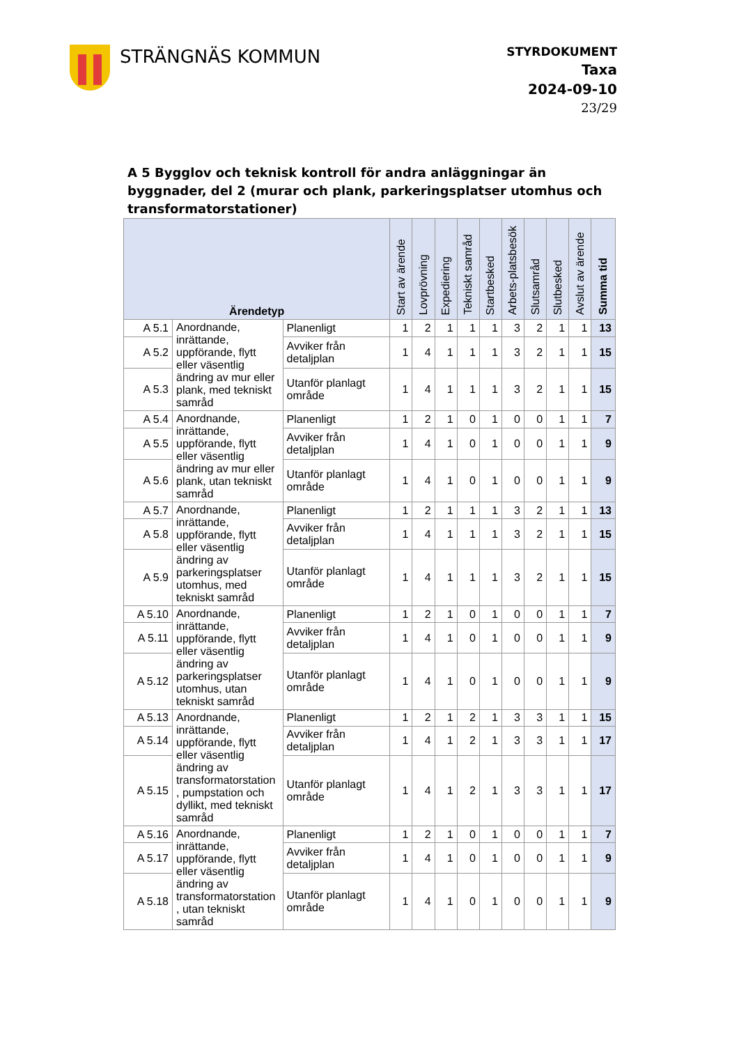STRÄNGNÄS KOMMUN
STYRDOKUMENT
Taxa
2024-09-10
23/29
A 5 Bygglov och teknisk kontroll för andra anläggningar än byggnader, del 2 (murar och plank, parkeringsplatser utomhus och transformatorstationer)
| Ärendetyp | | | Start av ärende | Lovprövning | Expediering | Tekniskt samråd | Startbesked | Arbets-platsbesök | Slutsamråd | Slutbesked | Avslut av ärende | Summa tid |
| --- | --- | --- | --- | --- | --- | --- | --- | --- | --- | --- | --- | --- |
| A 5.1 | Anordnande, inrättande, uppförande, flytt eller väsentlig ändring av mur eller plank, med tekniskt samråd | Planenligt | 1 | 2 | 1 | 1 | 1 | 3 | 2 | 1 | 1 | 13 |
| A 5.2 | | Avviker från detaljplan | 1 | 4 | 1 | 1 | 1 | 3 | 2 | 1 | 1 | 15 |
| A 5.3 | | Utanför planlagt område | 1 | 4 | 1 | 1 | 1 | 3 | 2 | 1 | 1 | 15 |
| A 5.4 | Anordnande, inrättande, uppförande, flytt eller väsentlig ändring av mur eller plank, utan tekniskt samråd | Planenligt | 1 | 2 | 1 | 0 | 1 | 0 | 0 | 1 | 1 | 7 |
| A 5.5 | | Avviker från detaljplan | 1 | 4 | 1 | 0 | 1 | 0 | 0 | 1 | 1 | 9 |
| A 5.6 | | Utanför planlagt område | 1 | 4 | 1 | 0 | 1 | 0 | 0 | 1 | 1 | 9 |
| A 5.7 | Anordnande, inrättande, uppförande, flytt eller väsentlig ändring av parkeringsplatser utomhus, med tekniskt samråd | Planenligt | 1 | 2 | 1 | 1 | 1 | 3 | 2 | 1 | 1 | 13 |
| A 5.8 | | Avviker från detaljplan | 1 | 4 | 1 | 1 | 1 | 3 | 2 | 1 | 1 | 15 |
| A 5.9 | | Utanför planlagt område | 1 | 4 | 1 | 1 | 1 | 3 | 2 | 1 | 1 | 15 |
| A 5.10 | Anordnande, inrättande, uppförande, flytt eller väsentlig ändring av parkeringsplatser utomhus, utan tekniskt samråd | Planenligt | 1 | 2 | 1 | 0 | 1 | 0 | 0 | 1 | 1 | 7 |
| A 5.11 | | Avviker från detaljplan | 1 | 4 | 1 | 0 | 1 | 0 | 0 | 1 | 1 | 9 |
| A 5.12 | | Utanför planlagt område | 1 | 4 | 1 | 0 | 1 | 0 | 0 | 1 | 1 | 9 |
| A 5.13 | Anordnande, inrättande, uppförande, flytt eller väsentlig ändring av transformatorstation , pumpstation och dyllikt, med tekniskt samråd | Planenligt | 1 | 2 | 1 | 2 | 1 | 3 | 3 | 1 | 1 | 15 |
| A 5.14 | | Avviker från detaljplan | 1 | 4 | 1 | 2 | 1 | 3 | 3 | 1 | 1 | 17 |
| A 5.15 | | Utanför planlagt område | 1 | 4 | 1 | 2 | 1 | 3 | 3 | 1 | 1 | 17 |
| A 5.16 | Anordnande, inrättande, uppförande, flytt eller väsentlig ändring av transformatorstation , utan tekniskt samråd | Planenligt | 1 | 2 | 1 | 0 | 1 | 0 | 0 | 1 | 1 | 7 |
| A 5.17 | | Avviker från detaljplan | 1 | 4 | 1 | 0 | 1 | 0 | 0 | 1 | 1 | 9 |
| A 5.18 | | Utanför planlagt område | 1 | 4 | 1 | 0 | 1 | 0 | 0 | 1 | 1 | 9 |